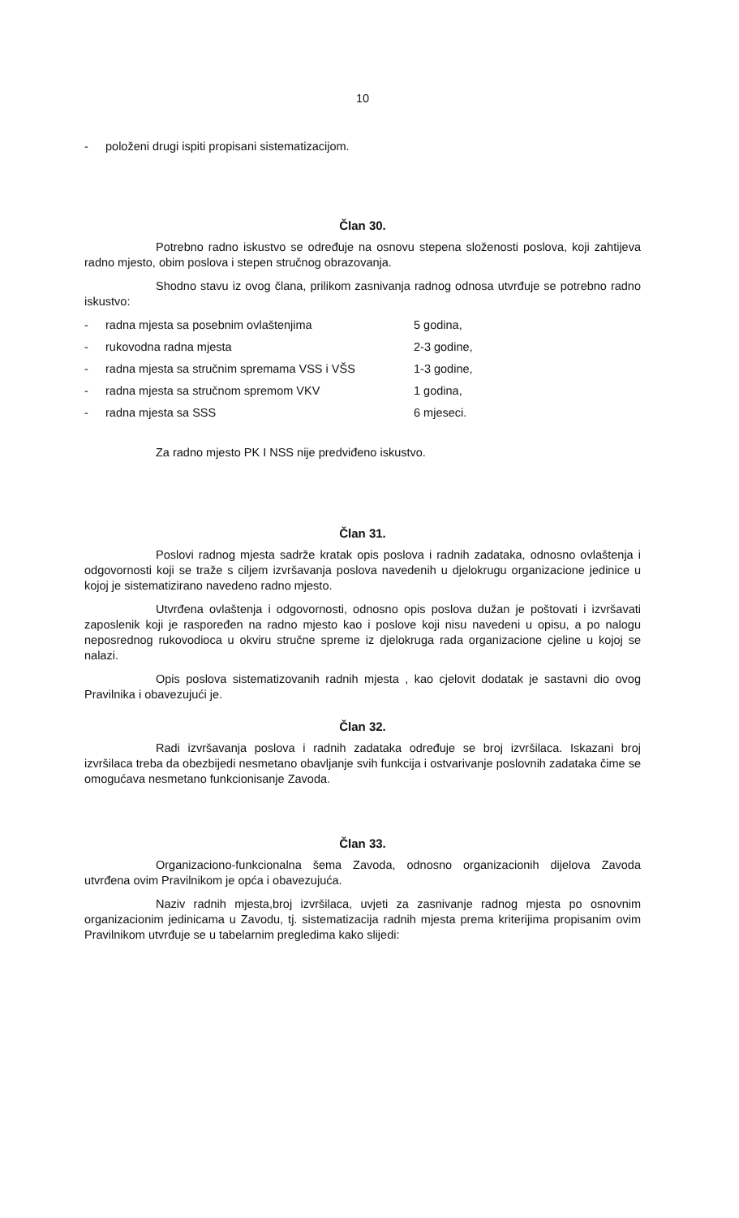10
- položeni drugi ispiti propisani sistematizacijom.
Član 30.
Potrebno radno iskustvo se određuje na osnovu stepena složenosti poslova, koji zahtijeva radno mjesto, obim poslova i stepen stručnog obrazovanja.
Shodno stavu iz ovog člana, prilikom zasnivanja radnog odnosa utvrđuje se potrebno radno iskustvo:
- radna mjesta sa posebnim ovlaštenjima 5 godina,
- rukovodna radna mjesta 2-3 godine,
- radna mjesta sa stručnim spremama VSS i VŠS 1-3 godine,
- radna mjesta sa stručnom spremom VKV 1 godina,
- radna mjesta sa SSS 6 mjeseci.
Za radno mjesto PK I NSS nije predviđeno iskustvo.
Član 31.
Poslovi radnog mjesta sadrže kratak opis poslova i radnih zadataka, odnosno ovlaštenja i odgovornosti koji se traže s ciljem izvršavanja poslova navedenih u djelokrugu organizacione jedinice u kojoj je sistematizirano navedeno radno mjesto.
Utvrđena ovlaštenja i odgovornosti, odnosno opis poslova dužan je poštovati i izvršavati zaposlenik koji je raspoređen na radno mjesto kao i poslove koji nisu navedeni u opisu, a po nalogu neposrednog rukovodioca u okviru stručne spreme iz djelokruga rada organizacione cjeline u kojoj se nalazi.
Opis poslova sistematizovanih radnih mjesta , kao cjelovit dodatak je sastavni dio ovog Pravilnika i obavezujući je.
Član 32.
Radi izvršavanja poslova i radnih zadataka određuje se broj izvršilaca. Iskazani broj izvršilaca treba da obezbijedi nesmetano obavljanje svih funkcija i ostvarivanje poslovnih zadataka čime se omogućava nesmetano funkcionisanje Zavoda.
Član 33.
Organizaciono-funkcionalna šema Zavoda, odnosno organizacionih dijelova Zavoda utvrđena ovim Pravilnikom je opća i obavezujuća.
Naziv radnih mjesta,broj izvršilaca, uvjeti za zasnivanje radnog mjesta po osnovnim organizacionim jedinicama u Zavodu, tj. sistematizacija radnih mjesta prema kriterijima propisanim ovim Pravilnikom utvrđuje se u tabelarnim pregledima kako slijedi: